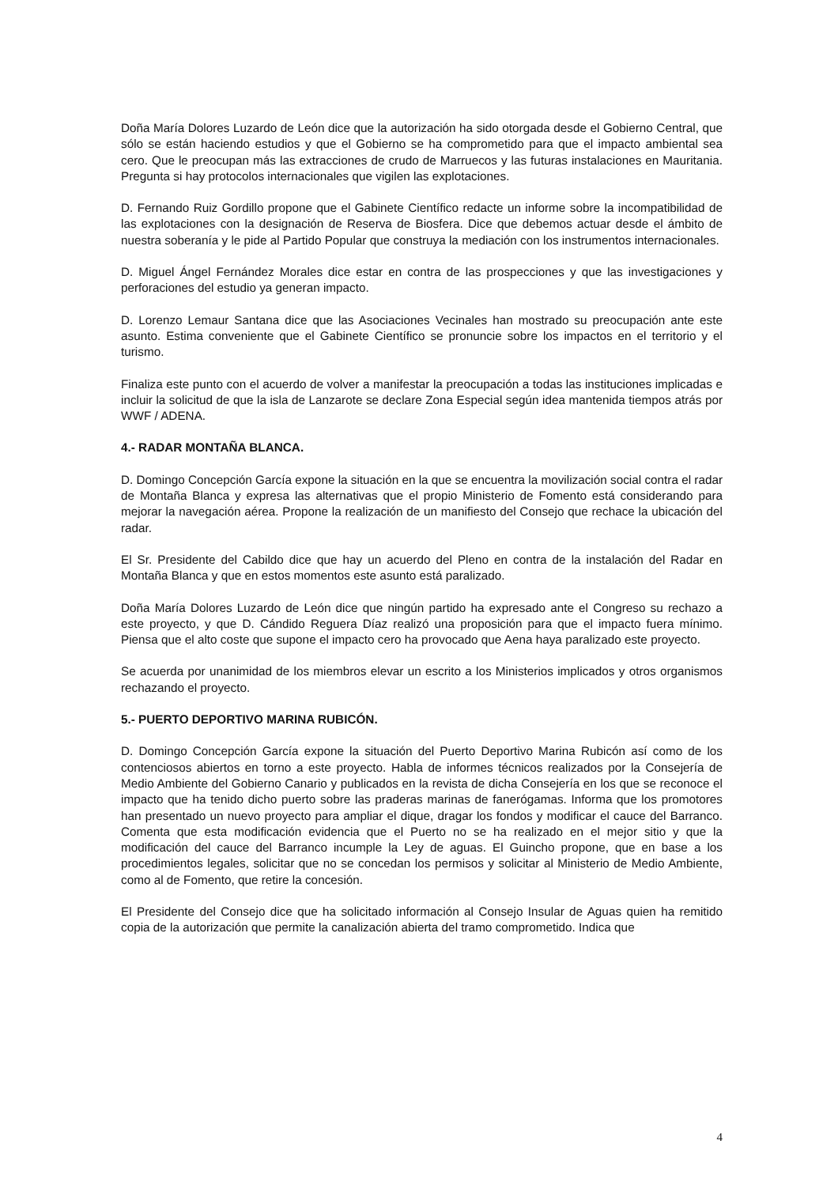Doña María Dolores Luzardo de León dice que la autorización ha sido otorgada desde el Gobierno Central, que sólo se están haciendo estudios y que el Gobierno se ha comprometido para que el impacto ambiental sea cero. Que le preocupan más las extracciones de crudo de Marruecos y las futuras instalaciones en Mauritania. Pregunta si hay protocolos internacionales que vigilen las explotaciones.
D. Fernando Ruiz Gordillo propone que el Gabinete Científico redacte un informe sobre la incompatibilidad de las explotaciones con la designación de Reserva de Biosfera. Dice que debemos actuar desde el ámbito de nuestra soberanía y le pide al Partido Popular que construya la mediación con los instrumentos internacionales.
D. Miguel Ángel Fernández Morales dice estar en contra de las prospecciones y que las investigaciones y perforaciones del estudio ya generan impacto.
D. Lorenzo Lemaur Santana dice que las Asociaciones Vecinales han mostrado su preocupación ante este asunto. Estima conveniente que el Gabinete Científico se pronuncie sobre los impactos en el territorio y el turismo.
Finaliza este punto con el acuerdo de volver a manifestar la preocupación a todas las instituciones implicadas e incluir la solicitud de que la isla de Lanzarote se declare Zona Especial según idea mantenida tiempos atrás por WWF / ADENA.
4.- RADAR MONTAÑA BLANCA.
D. Domingo Concepción García expone la situación en la que se encuentra la movilización social contra el radar de Montaña Blanca y expresa las alternativas que el propio Ministerio de Fomento está considerando para mejorar la navegación aérea. Propone la realización de un manifiesto del Consejo que rechace la ubicación del radar.
El Sr. Presidente del Cabildo dice que hay un acuerdo del Pleno en contra de la instalación del Radar en Montaña Blanca y que en estos momentos este asunto está paralizado.
Doña María Dolores Luzardo de León dice que ningún partido ha expresado ante el Congreso su rechazo a este proyecto, y que D. Cándido Reguera Díaz realizó una proposición para que el impacto fuera mínimo. Piensa que el alto coste que supone el impacto cero ha provocado que Aena haya paralizado este proyecto.
Se acuerda por unanimidad de los miembros elevar un escrito a los Ministerios implicados y otros organismos rechazando el proyecto.
5.- PUERTO DEPORTIVO MARINA RUBICÓN.
D. Domingo Concepción García expone la situación del Puerto Deportivo Marina Rubicón así como de los contenciosos abiertos en torno a este proyecto. Habla de informes técnicos realizados por la Consejería de Medio Ambiente del Gobierno Canario y publicados en la revista de dicha Consejería en los que se reconoce el impacto que ha tenido dicho puerto sobre las praderas marinas de fanerógamas. Informa que los promotores han presentado un nuevo proyecto para ampliar el dique, dragar los fondos y modificar el cauce del Barranco. Comenta que esta modificación evidencia que el Puerto no se ha realizado en el mejor sitio y que la modificación del cauce del Barranco incumple la Ley de aguas. El Guincho propone, que en base a los procedimientos legales, solicitar que no se concedan los permisos y solicitar al Ministerio de Medio Ambiente, como al de Fomento, que retire la concesión.
El Presidente del Consejo dice que ha solicitado información al Consejo Insular de Aguas quien ha remitido copia de la autorización que permite la canalización abierta del tramo comprometido. Indica que
4